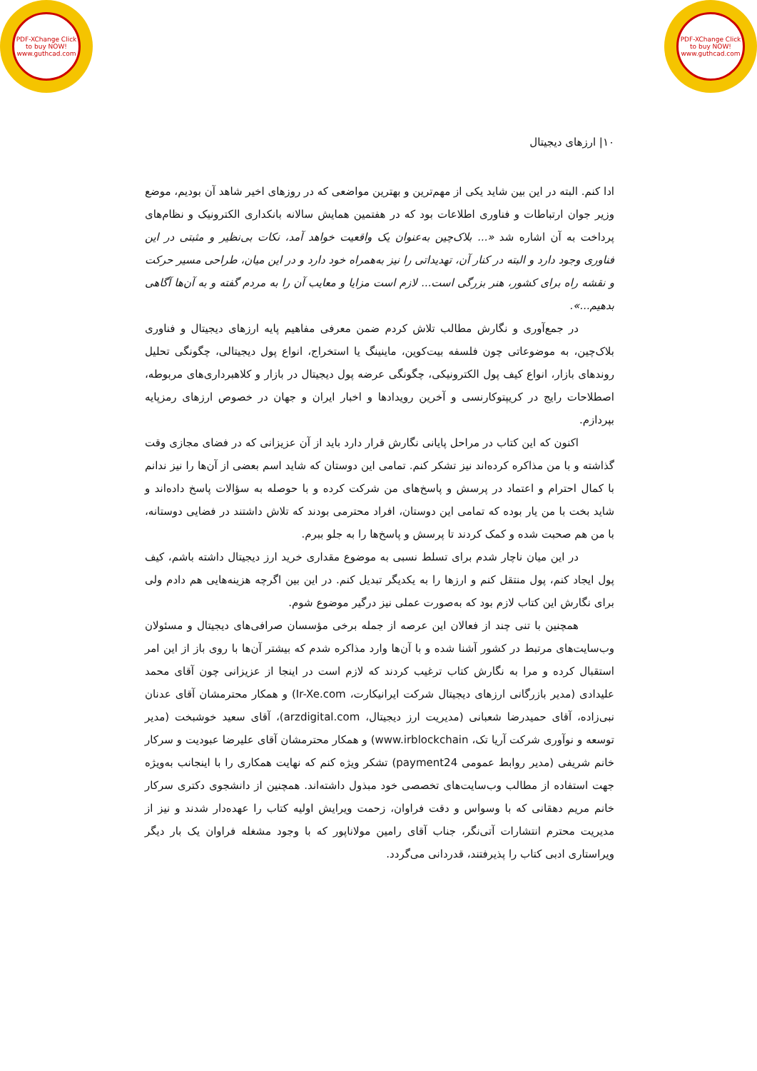PDF-XChange Click to buy NOW! www.guthcad.com
PDF-XChange Click to buy NOW! www.guthcad.com
۱۰| ارزهای دیجیتال
ادا کنم. البته در این بین شاید یکی از مهم‌ترین و بهترین مواضعی که در روزهای اخیر شاهد آن بودیم، موضع وزیر جوان ارتباطات و فناوری اطلاعات بود که در هفتمین همایش سالانه بانکداری الکترونیک و نظام‌های پرداخت به آن اشاره شد «... بلاک‌چین به‌عنوان یک واقعیت خواهد آمد، نکات بی‌نظیر و مثبتی در این فناوری وجود دارد و البته در کنار آن، تهدیداتی را نیز به‌همراه خود دارد و در این میان، طراحی مسیر حرکت و نقشه راه برای کشور، هنر بزرگی است... لازم است مزایا و معایب آن را به مردم گفته و به آن‌ها آگاهی بدهیم...».
در جمع‌آوری و نگارش مطالب تلاش کردم ضمن معرفی مفاهیم پایه ارزهای دیجیتال و فناوری بلاک‌چین، به موضوعاتی چون فلسفه بیت‌کوین، ماینینگ یا استخراج، انواع پول دیجیتالی، چگونگی تحلیل روندهای بازار، انواع کیف پول الکترونیکی، چگونگی عرضه پول دیجیتال در بازار و کلاهبرداری‌های مربوطه، اصطلاحات رایج در کریپتوکارنسی و آخرین رویدادها و اخبار ایران و جهان در خصوص ارزهای رمزپایه بپردازم.
اکنون که این کتاب در مراحل پایانی نگارش قرار دارد باید از آن عزیزانی که در فضای مجازی وقت گذاشته و با من مذاکره کرده‌اند نیز تشکر کنم. تمامی این دوستان که شاید اسم بعضی از آن‌ها را نیز ندانم با کمال احترام و اعتماد در پرسش و پاسخ‌های من شرکت کرده و با حوصله به سؤالات پاسخ داده‌اند و شاید بخت با من یار بوده که تمامی این دوستان، افراد محترمی بودند که تلاش داشتند در فضایی دوستانه، با من هم صحبت شده و کمک کردند تا پرسش و پاسخ‌ها را به جلو ببرم.
در این میان ناچار شدم برای تسلط نسبی به موضوع مقداری خرید ارز دیجیتال داشته باشم، کیف پول ایجاد کنم، پول منتقل کنم و ارزها را به یکدیگر تبدیل کنم. در این بین اگرچه هزینه‌هایی هم دادم ولی برای نگارش این کتاب لازم بود که به‌صورت عملی نیز درگیر موضوع شوم.
همچنین با تنی چند از فعالان این عرصه از جمله برخی مؤسسان صرافی‌های دیجیتال و مسئولان وب‌سایت‌های مرتبط در کشور آشنا شده و با آن‌ها وارد مذاکره شدم که بیشتر آن‌ها با روی باز از این امر استقبال کرده و مرا به نگارش کتاب ترغیب کردند که لازم است در اینجا از عزیزانی چون آقای محمد علیدادی (مدیر بازرگانی ارزهای دیجیتال شرکت ایرانیکارت، Ir-Xe.com) و همکار محترمشان آقای عدنان نبی‌زاده، آقای حمیدرضا شعبانی (مدیریت ارز دیجیتال، arzdigital.com)، آقای سعید خوشبخت (مدیر توسعه و نوآوری شرکت آریا تک، www.irblockchain) و همکار محترمشان آقای علیرضا عبودیت و سرکار خانم شریفی (مدیر روابط عمومی payment24) تشکر ویژه کنم که نهایت همکاری را با اینجانب به‌ویژه جهت استفاده از مطالب وب‌سایت‌های تخصصی خود مبذول داشته‌اند. همچنین از دانشجوی دکتری سرکار خانم مریم دهقانی که با وسواس و دقت فراوان، زحمت ویرایش اولیه کتاب را عهده‌دار شدند و نیز از مدیریت محترم انتشارات آتی‌نگر، جناب آقای رامین مولاناپور که با وجود مشغله فراوان یک بار دیگر ویراستاری ادبی کتاب را پذیرفتند، قدردانی می‌گردد.